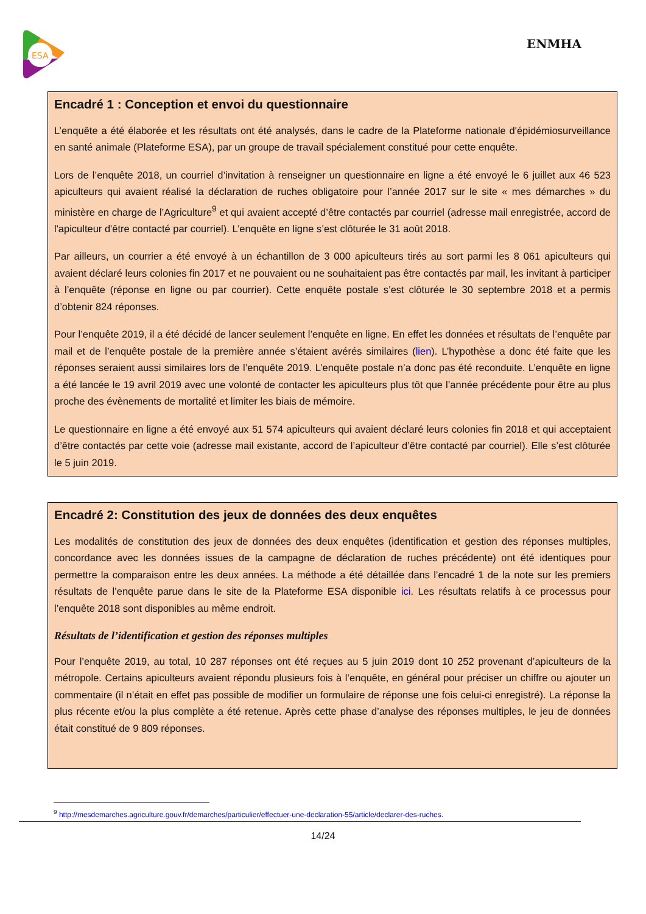ESA
ENMHA
Encadré 1 : Conception et envoi du questionnaire
L’enquête a été élaborée et les résultats ont été analysés, dans le cadre de la Plateforme nationale d'épidémiosurveillance en santé animale (Plateforme ESA), par un groupe de travail spécialement constitué pour cette enquête.
Lors de l’enquête 2018, un courriel d’invitation à renseigner un questionnaire en ligne a été envoyé le 6 juillet aux 46 523 apiculteurs qui avaient réalisé la déclaration de ruches obligatoire pour l’année 2017 sur le site « mes démarches » du ministère en charge de l’Agriculture<sup>9</sup> et qui avaient accepté d’être contactés par courriel (adresse mail enregistrée, accord de l'apiculteur d'être contacté par courriel). L’enquête en ligne s’est clôturée le 31 août 2018.
Par ailleurs, un courrier a été envoyé à un échantillon de 3 000 apiculteurs tirés au sort parmi les 8 061 apiculteurs qui avaient déclaré leurs colonies fin 2017 et ne pouvaient ou ne souhaitaient pas être contactés par mail, les invitant à participer à l’enquête (réponse en ligne ou par courrier). Cette enquête postale s’est clôturée le 30 septembre 2018 et a permis d’obtenir 824 réponses.
Pour l’enquête 2019, il a été décidé de lancer seulement l’enquête en ligne. En effet les données et résultats de l’enquête par mail et de l’enquête postale de la première année s’étaient avérés similaires (lien). L’hypothèse a donc été faite que les réponses seraient aussi similaires lors de l’enquête 2019. L’enquête postale n’a donc pas été reconduite. L’enquête en ligne a été lancée le 19 avril 2019 avec une volonté de contacter les apiculteurs plus tôt que l’année précédente pour être au plus proche des évènements de mortalité et limiter les biais de mémoire.
Le questionnaire en ligne a été envoyé aux 51 574 apiculteurs qui avaient déclaré leurs colonies fin 2018 et qui acceptaient d’être contactés par cette voie (adresse mail existante, accord de l’apiculteur d’être contacté par courriel). Elle s’est clôturée le 5 juin 2019.
Encadré 2: Constitution des jeux de données des deux enquêtes
Les modalités de constitution des jeux de données des deux enquêtes (identification et gestion des réponses multiples, concordance avec les données issues de la campagne de déclaration de ruches précédente) ont été identiques pour permettre la comparaison entre les deux années. La méthode a été détaillée dans l’encadré 1 de la note sur les premiers résultats de l’enquête parue dans le site de la Plateforme ESA disponible ici. Les résultats relatifs à ce processus pour l’enquête 2018 sont disponibles au même endroit.
Résultats de l’identification et gestion des réponses multiples
Pour l’enquête 2019, au total, 10 287 réponses ont été reçues au 5 juin 2019 dont 10 252 provenant d’apiculteurs de la métropole. Certains apiculteurs avaient répondu plusieurs fois à l’enquête, en général pour préciser un chiffre ou ajouter un commentaire (il n’était en effet pas possible de modifier un formulaire de réponse une fois celui-ci enregistré). La réponse la plus récente et/ou la plus complète a été retenue. Après cette phase d’analyse des réponses multiples, le jeu de données était constitué de 9 809 réponses.
<sup>9</sup> http://mesdemarches.agriculture.gouv.fr/demarches/particulier/effectuer-une-declaration-55/article/declarer-des-ruches.
14/24